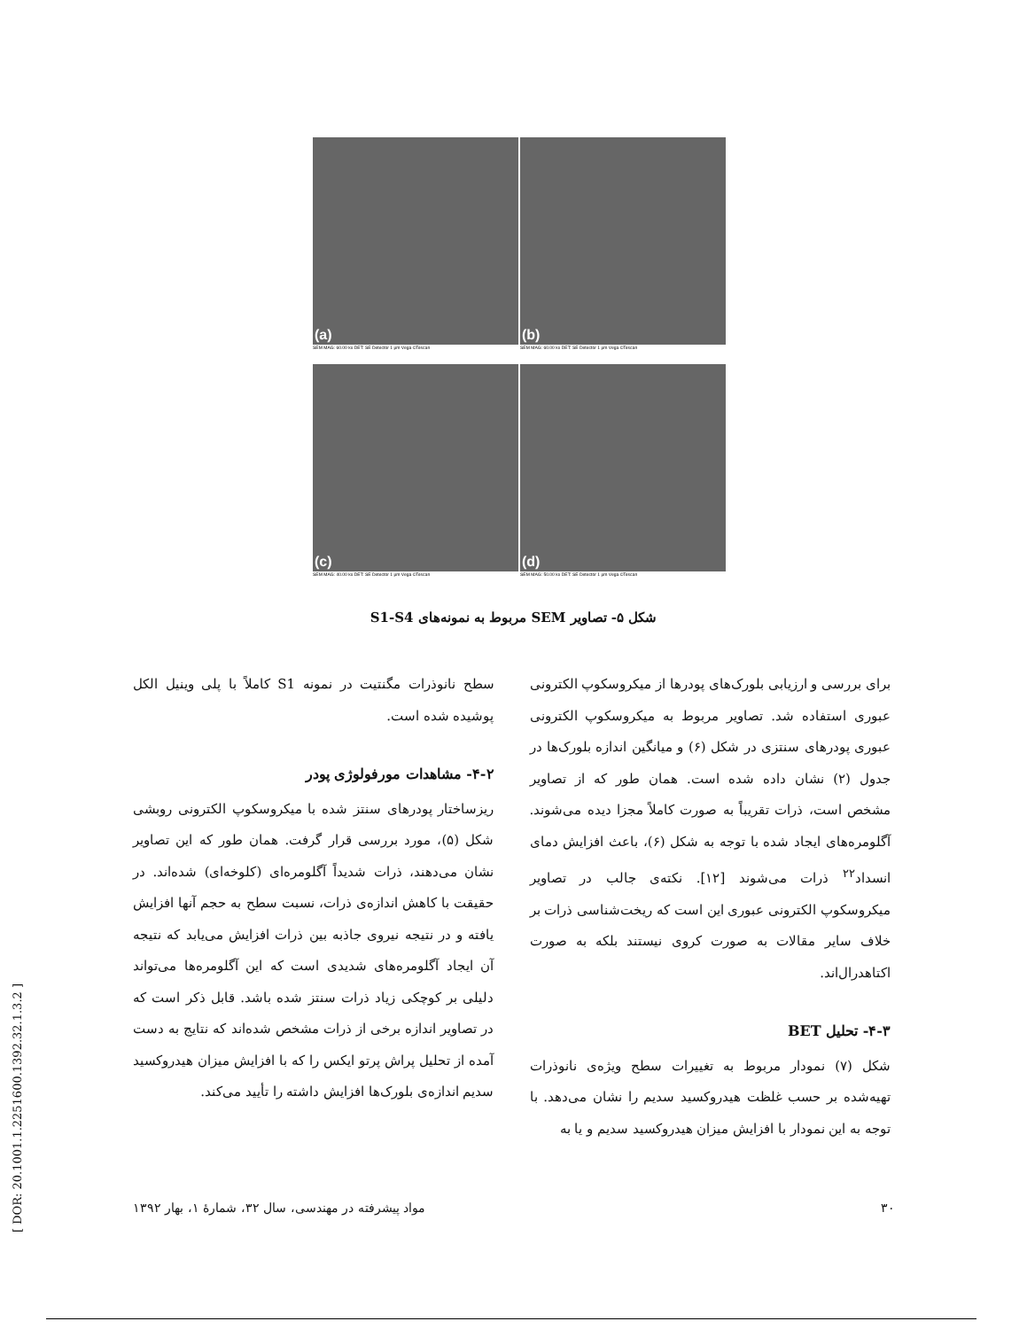(a)
SEM MAG: 60.00 kx DET: SE Detector 1 µm Vega ©Tescan
(b)
SEM MAG: 60.00 kx DET: SE Detector 1 µm Vega ©Tescan
(c)
SEM MAG: 40.00 kx DET: SE Detector 1 µm Vega ©Tescan
(d)
SEM MAG: 50.00 kx DET: SE Detector 1 µm Vega ©Tescan
شکل ۵- تصاویر SEM مربوط به نمونه‌های S1-S4
سطح نانوذرات مگنتیت در نمونه S1 کاملاً با پلی وینیل الکل پوشیده شده است.
۴-۲- مشاهدات مورفولوژی پودر
ریزساختار پودرهای سنتز شده با میکروسکوپ الکترونی روبشی شکل (۵)، مورد بررسی قرار گرفت. همان طور که این تصاویر نشان می‌دهند، ذرات شدیداً آگلومره‌ای (کلوخه‌ای) شده‌اند. در حقیقت با کاهش اندازه‌ی ذرات، نسبت سطح به حجم آنها افزایش یافته و در نتیجه نیروی جاذبه بین ذرات افزایش می‌یابد که نتیجه آن ایجاد آگلومره‌های شدیدی است که این آگلومره‌ها می‌تواند دلیلی بر کوچکی زیاد ذرات سنتز شده باشد. قابل ذکر است که در تصاویر اندازه برخی از ذرات مشخص شده‌اند که نتایج به دست آمده از تحلیل پراش پرتو ایکس را که با افزایش میزان هیدروکسید سدیم اندازه‌ی بلورک‌ها افزایش داشته را تأیید می‌کند.
برای بررسی و ارزیابی بلورک‌های پودرها از میکروسکوپ الکترونی عبوری استفاده شد. تصاویر مربوط به میکروسکوپ الکترونی عبوری پودرهای سنتزی در شکل (۶) و میانگین اندازه بلورک‌ها در جدول (۲) نشان داده شده است. همان طور که از تصاویر مشخص است، ذرات تقریباً به صورت کاملاً مجزا دیده می‌شوند. آگلومره‌های ایجاد شده با توجه به شکل (۶)، باعث افزایش دمای انسداد<sup>۲۲</sup> ذرات می‌شوند [۱۲]. نکته‌ی جالب در تصاویر میکروسکوپ الکترونی عبوری این است که ریخت‌شناسی ذرات بر خلاف سایر مقالات به صورت کروی نیستند بلکه به صورت اکتاهدرال‌اند.
۴-۳- تحلیل BET
شکل (۷) نمودار مربوط به تغییرات سطح ویژه‌ی نانوذرات تهیه‌شده بر حسب غلظت هیدروکسید سدیم را نشان می‌دهد. با توجه به این نمودار با افزایش میزان هیدروکسید سدیم و یا به
۳۰ مواد پیشرفته در مهندسی، سال ۳۲، شمارهٔ ۱، بهار ۱۳۹۲
[ DOR: 20.1001.1.2251600.1392.32.1.3.2 ]